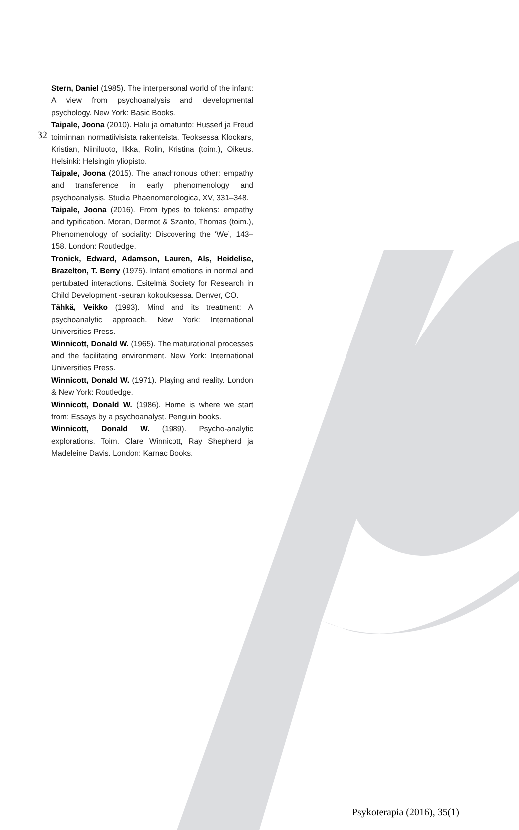32
Stern, Daniel (1985). The interpersonal world of the infant: A view from psychoanalysis and developmental psychology. New York: Basic Books.
Taipale, Joona (2010). Halu ja omatunto: Husserl ja Freud toiminnan normatiivisista rakenteista. Teoksessa Klockars, Kristian, Niiniluoto, Ilkka, Rolin, Kristina (toim.), Oikeus. Helsinki: Helsingin yliopisto.
Taipale, Joona (2015). The anachronous other: empathy and transference in early phenomenology and psychoanalysis. Studia Phaenomenologica, XV, 331–348.
Taipale, Joona (2016). From types to tokens: empathy and typification. Moran, Dermot & Szanto, Thomas (toim.), Phenomenology of sociality: Discovering the ‘We’, 143–158. London: Routledge.
Tronick, Edward, Adamson, Lauren, Als, Heidelise, Brazelton, T. Berry (1975). Infant emotions in normal and pertubated interactions. Esitelmä Society for Research in Child Development -seuran kokouksessa. Denver, CO.
Tähkä, Veikko (1993). Mind and its treatment: A psychoanalytic approach. New York: International Universities Press.
Winnicott, Donald W. (1965). The maturational processes and the facilitating environment. New York: International Universities Press.
Winnicott, Donald W. (1971). Playing and reality. London & New York: Routledge.
Winnicott, Donald W. (1986). Home is where we start from: Essays by a psychoanalyst. Penguin books.
Winnicott, Donald W. (1989). Psycho-analytic explorations. Toim. Clare Winnicott, Ray Shepherd ja Madeleine Davis. London: Karnac Books.
Psykoterapia (2016), 35(1)